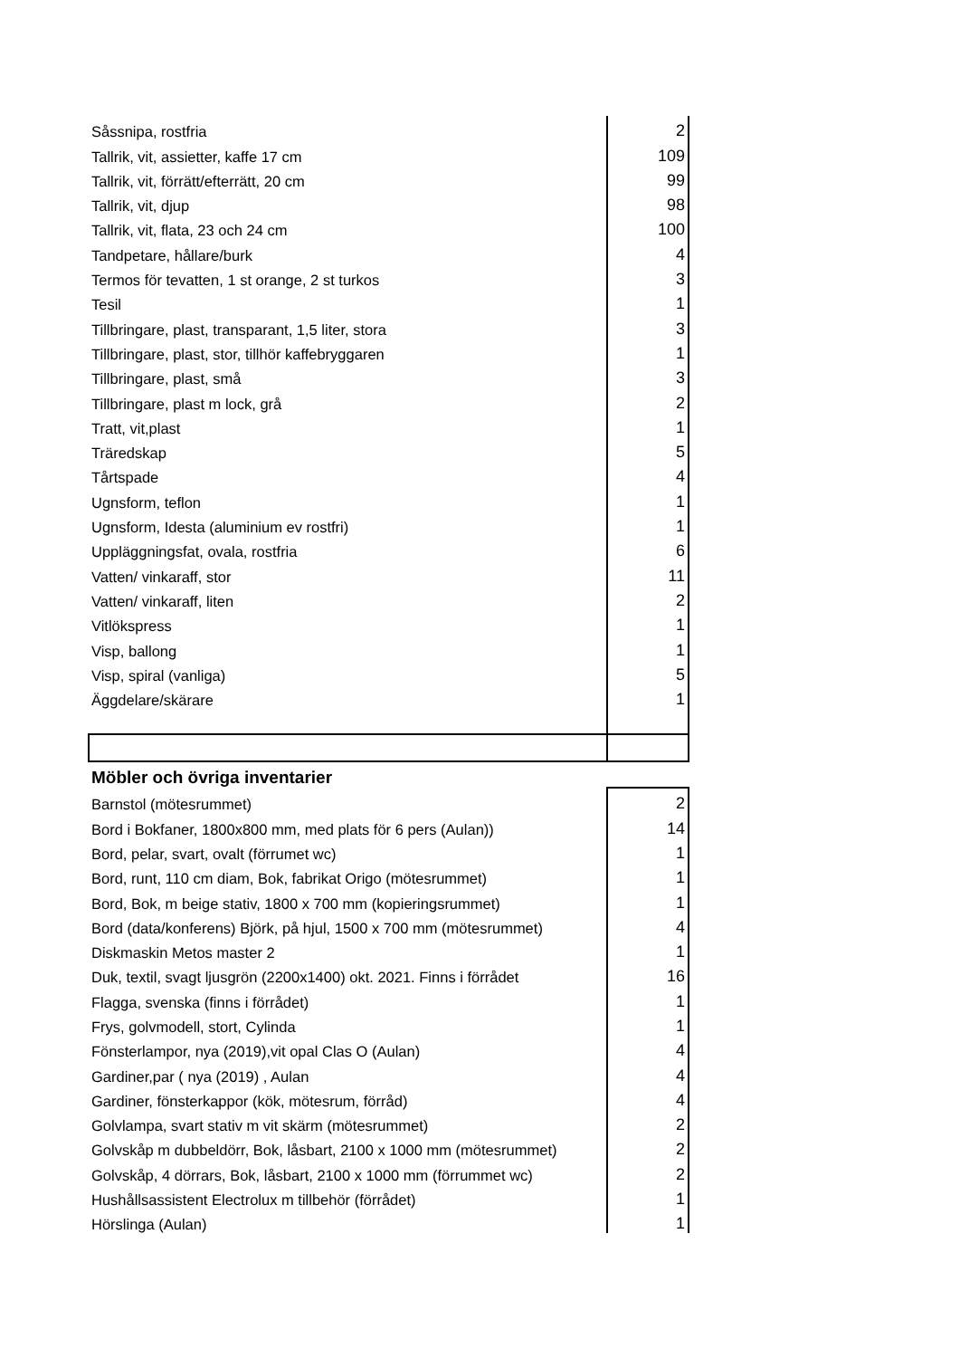| Såssnipa, rostfria | 2 |
| Tallrik, vit, assietter, kaffe 17 cm | 109 |
| Tallrik, vit, förrätt/efterrätt, 20 cm | 99 |
| Tallrik, vit, djup | 98 |
| Tallrik, vit, flata, 23 och 24 cm | 100 |
| Tandpetare, hållare/burk | 4 |
| Termos för tevatten, 1 st orange, 2 st turkos | 3 |
| Tesil | 1 |
| Tillbringare, plast, transparant, 1,5 liter, stora | 3 |
| Tillbringare, plast, stor, tillhör kaffebryggaren | 1 |
| Tillbringare, plast, små | 3 |
| Tillbringare, plast m lock, grå | 2 |
| Tratt, vit,plast | 1 |
| Träredskap | 5 |
| Tårtspade | 4 |
| Ugnsform, teflon | 1 |
| Ugnsform, Idesta (aluminium ev rostfri) | 1 |
| Uppläggningsfat, ovala, rostfria | 6 |
| Vatten/ vinkaraff, stor | 11 |
| Vatten/ vinkaraff, liten | 2 |
| Vitlökspress | 1 |
| Visp, ballong | 1 |
| Visp, spiral (vanliga) | 5 |
| Äggdelare/skärare | 1 |
| Möbler och övriga inventarier | |
| Barnstol (mötesrummet) | 2 |
| Bord i Bokfaner, 1800x800 mm, med plats för 6 pers (Aulan)) | 14 |
| Bord, pelar, svart, ovalt (förrumet wc) | 1 |
| Bord, runt, 110 cm diam, Bok, fabrikat Origo (mötesrummet) | 1 |
| Bord, Bok, m beige stativ, 1800 x 700 mm (kopieringsrummet) | 1 |
| Bord (data/konferens) Björk, på hjul, 1500 x 700 mm (mötesrummet) | 4 |
| Diskmaskin Metos master 2 | 1 |
| Duk, textil, svagt ljusgrön (2200x1400) okt. 2021. Finns i förrådet | 16 |
| Flagga, svenska (finns i förrådet) | 1 |
| Frys, golvmodell, stort, Cylinda | 1 |
| Fönsterlampor, nya (2019),vit opal Clas O (Aulan) | 4 |
| Gardiner,par ( nya (2019) , Aulan | 4 |
| Gardiner, fönsterkappor (kök, mötesrum, förråd) | 4 |
| Golvlampa, svart stativ m vit skärm (mötesrummet) | 2 |
| Golvskåp m dubbeldörr, Bok, låsbart, 2100 x 1000 mm (mötesrummet) | 2 |
| Golvskåp, 4 dörrars, Bok, låsbart, 2100 x 1000 mm (förrummet wc) | 2 |
| Hushållsassistent Electrolux m tillbehör (förrådet) | 1 |
| Hörslinga (Aulan) | 1 |